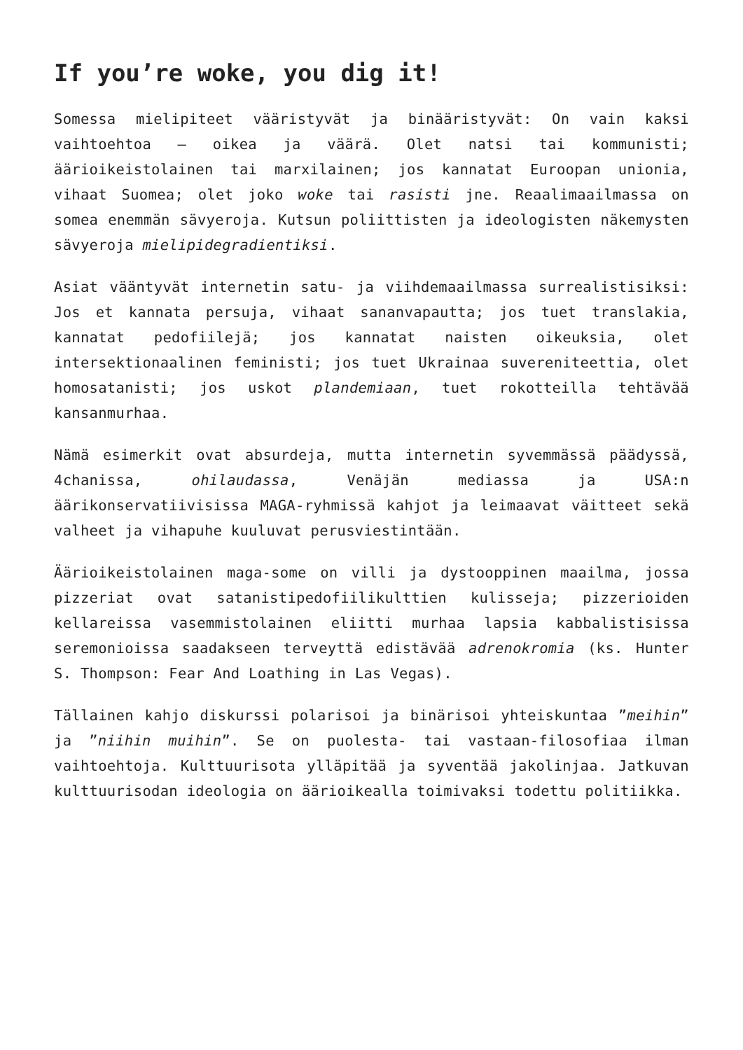If you’re woke, you dig it!
Somessa mielipiteet vääristyvät ja binääristyvät: On vain kaksi vaihtoehtoa – oikea ja väärä. Olet natsi tai kommunisti; äärioikeistolainen tai marxilainen; jos kannatat Euroopan unionia, vihaat Suomea; olet joko woke tai rasisti jne. Reaalimaailmassa on somea enemmän sävyeroja. Kutsun poliittisten ja ideologisten näkemysten sävyeroja mielipidegradientiksi.
Asiat vääntyvät internetin satu- ja viihdemaailmassa surrealistisiksi: Jos et kannata persuja, vihaat sananvapautta; jos tuet translakia, kannatat pedofiilejä; jos kannatat naisten oikeuksia, olet intersektionaalinen feministi; jos tuet Ukrainaa suvereniteettia, olet homosatanisti; jos uskot plandemiaan, tuet rokotteilla tehtävää kansanmurhaa.
Nämä esimerkit ovat absurdeja, mutta internetin syvemmässä päädyssä, 4chanissa, ohilaudassa, Venäjän mediassa ja USA:n äärikonservatiivisissa MAGA-ryhmissä kahjot ja leimaavat väitteet sekä valheet ja vihapuhe kuuluvat perusviestintään.
Äärioikeistolainen maga-some on villi ja dystooppinen maailma, jossa pizzeriat ovat satanistipedofiilikulttien kulisseja; pizzerioiden kellareissa vasemmistolainen eliitti murhaa lapsia kabbalistisissa seremonioissa saadakseen terveyttä edistävää adrenokromia (ks. Hunter S. Thompson: Fear And Loathing in Las Vegas).
Tällainen kahjo diskurssi polarisoi ja binärisoi yhteiskuntaa ”meihin” ja ”niihin muihin”. Se on puolesta- tai vastaan-filosofiaa ilman vaihtoehtoja. Kulttuurisota ylläpitää ja syventää jakolinjaa. Jatkuvan kulttuurisodan ideologia on äärioikealla toimivaksi todettu politiikka.